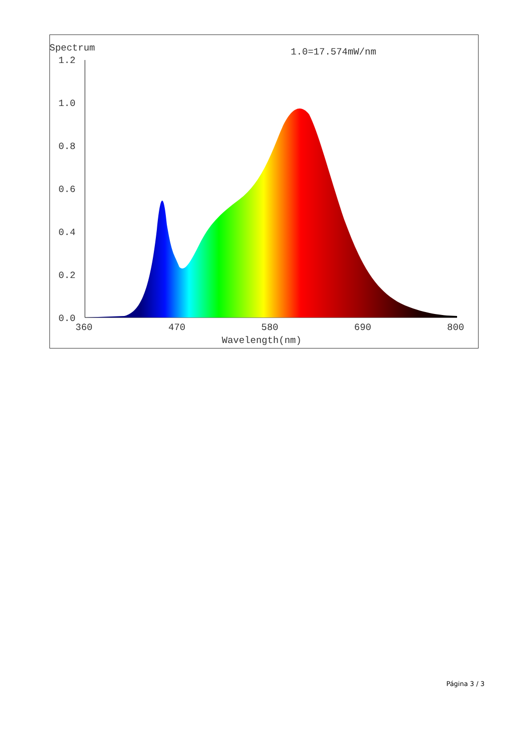Spectrum
1.0=17.574mW/nm
1.2
1.0
0.8
0.6
0.4
0.2
0.0
360
470
580
690
800
Wavelength(nm)
Página 3 / 3